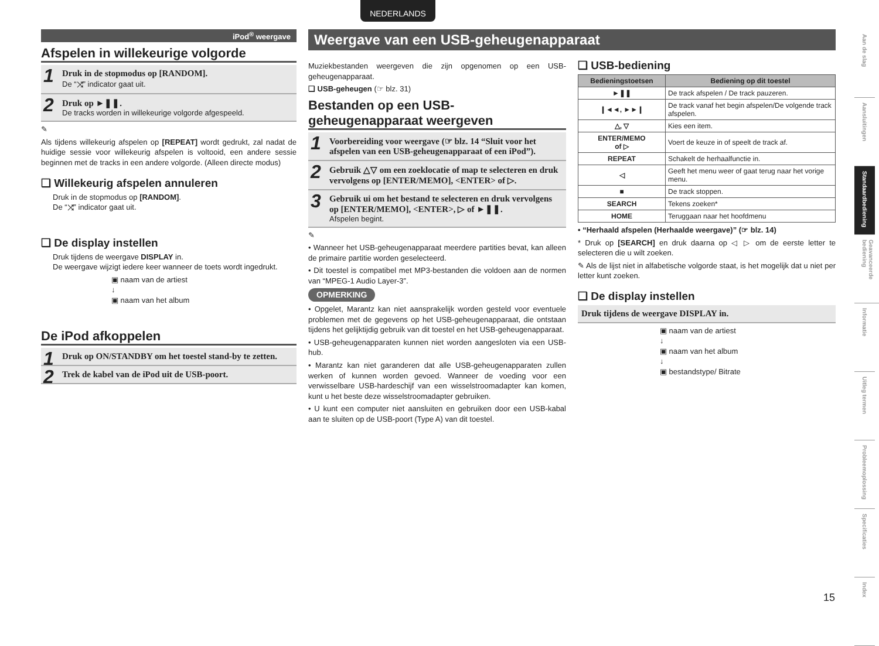NEDERLANDS
iPod<sup>®</sup> weergave
Afspelen in willekeurige volgorde
1 Druk in de stopmodus op [RANDOM].
De “⤨” indicator gaat uit.
2 Druk op ►❚❚.
De tracks worden in willekeurige volgorde afgespeeld.
✎
Als tijdens willekeurig afspelen op [REPEAT] wordt gedrukt, zal nadat de huidige sessie voor willekeurig afspelen is voltooid, een andere sessie beginnen met de tracks in een andere volgorde. (Alleen directe modus)
❑ Willekeurig afspelen annuleren
Druk in de stopmodus op [RANDOM].
De “⤨” indicator gaat uit.
❑ De display instellen
Druk tijdens de weergave DISPLAY in.
De weergave wijzigt iedere keer wanneer de toets wordt ingedrukt.
▣ naam van de artiest
↓
▣ naam van het album
De iPod afkoppelen
1 Druk op ON/STANDBY om het toestel stand-by te zetten.
2 Trek de kabel van de iPod uit de USB-poort.
Weergave van een USB-geheugenapparaat
Muziekbestanden weergeven die zijn opgenomen op een USB-geheugenapparaat.
❑ USB-geheugen (☞ blz. 31)
Bestanden op een USB-geheugenapparaat weergeven
1 Voorbereiding voor weergave (☞ blz. 14 “Sluit voor het afspelen van een USB-geheugenapparaat of een iPod”).
2 Gebruik △▽ om een zoeklocatie of map te selecteren en druk vervolgens op [ENTER/MEMO], <ENTER> of ▷.
3 Gebruik ui om het bestand te selecteren en druk vervolgens op [ENTER/MEMO], <ENTER>, ▷ of ►❚❚.
Afspelen begint.
✎
• Wanneer het USB-geheugenapparaat meerdere partities bevat, kan alleen de primaire partitie worden geselecteerd.
• Dit toestel is compatibel met MP3-bestanden die voldoen aan de normen van “MPEG-1 Audio Layer-3”.
OPMERKING
• Opgelet, Marantz kan niet aansprakelijk worden gesteld voor eventuele problemen met de gegevens op het USB-geheugenapparaat, die ontstaan tijdens het gelijktijdig gebruik van dit toestel en het USB-geheugenapparaat.
• USB-geheugenapparaten kunnen niet worden aangesloten via een USB-hub.
• Marantz kan niet garanderen dat alle USB-geheugenapparaten zullen werken of kunnen worden gevoed. Wanneer de voeding voor een verwisselbare USB-hardeschijf van een wisselstroomadapter kan komen, kunt u het beste deze wisselstroomadapter gebruiken.
• U kunt een computer niet aansluiten en gebruiken door een USB-kabal aan te sluiten op de USB-poort (Type A) van dit toestel.
❑ USB-bediening
| Bedieningstoetsen | Bediening op dit toestel |
| --- | --- |
| ►❚❚ | De track afspelen / De track pauzeren. |
| ❙◄◄, ►►❙ | De track vanaf het begin afspelen/De volgende track afspelen. |
| △, ▽ | Kies een item. |
| ENTER/MEMO of ▷ | Voert de keuze in of speelt de track af. |
| REPEAT | Schakelt de herhaalfunctie in. |
| ◁ | Geeft het menu weer of gaat terug naar het vorige menu. |
| ■ | De track stoppen. |
| SEARCH | Tekens zoeken* |
| HOME | Teruggaan naar het hoofdmenu |
• “Herhaald afspelen (Herhaalde weergave)” (☞ blz. 14)
* Druk op [SEARCH] en druk daarna op ◁ ▷ om de eerste letter te selecteren die u wilt zoeken.
✎ Als de lijst niet in alfabetische volgorde staat, is het mogelijk dat u niet per letter kunt zoeken.
❑ De display instellen
Druk tijdens de weergave DISPLAY in.
▣ naam van de artiest
↓
▣ naam van het album
↓
▣ bestandstype/ Bitrate
Aan de slag
Aansluitingen
Standaardbediening
Geavanceerde bediening
Informatie
Uitleg termen
Probleemoplossing
Specificaties
Index
15